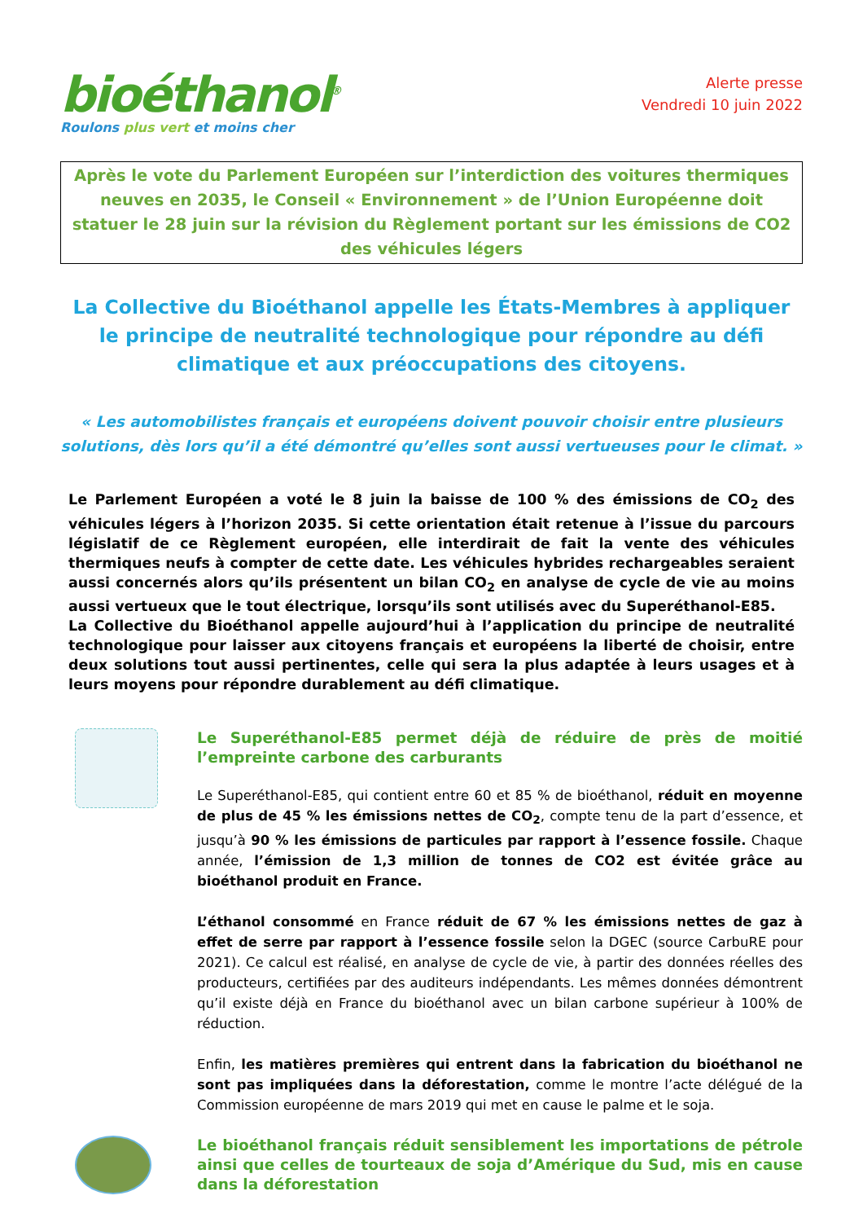bioéthanol<sup>®</sup>
Roulons plus vert et moins cher
Alerte presse
Vendredi 10 juin 2022
Après le vote du Parlement Européen sur l’interdiction des voitures thermiques neuves en 2035, le Conseil « Environnement » de l’Union Européenne doit statuer le 28 juin sur la révision du Règlement portant sur les émissions de CO2 des véhicules légers
La Collective du Bioéthanol appelle les États-Membres à appliquer le principe de neutralité technologique pour répondre au défi climatique et aux préoccupations des citoyens.
« Les automobilistes français et européens doivent pouvoir choisir entre plusieurs solutions, dès lors qu’il a été démontré qu’elles sont aussi vertueuses pour le climat. »
Le Parlement Européen a voté le 8 juin la baisse de 100 % des émissions de CO<sub>2</sub> des véhicules légers à l’horizon 2035. Si cette orientation était retenue à l’issue du parcours législatif de ce Règlement européen, elle interdirait de fait la vente des véhicules thermiques neufs à compter de cette date. Les véhicules hybrides rechargeables seraient aussi concernés alors qu’ils présentent un bilan CO<sub>2</sub> en analyse de cycle de vie au moins aussi vertueux que le tout électrique, lorsqu’ils sont utilisés avec du Superéthanol-E85.
La Collective du Bioéthanol appelle aujourd’hui à l’application du principe de neutralité technologique pour laisser aux citoyens français et européens la liberté de choisir, entre deux solutions tout aussi pertinentes, celle qui sera la plus adaptée à leurs usages et à leurs moyens pour répondre durablement au défi climatique.
Le Superéthanol-E85 permet déjà de réduire de près de moitié l’empreinte carbone des carburants
Le Superéthanol-E85, qui contient entre 60 et 85 % de bioéthanol, réduit en moyenne de plus de 45 % les émissions nettes de CO<sub>2</sub>, compte tenu de la part d’essence, et jusqu’à 90 % les émissions de particules par rapport à l’essence fossile. Chaque année, l’émission de 1,3 million de tonnes de CO2 est évitée grâce au bioéthanol produit en France.
L’éthanol consommé en France réduit de 67 % les émissions nettes de gaz à effet de serre par rapport à l’essence fossile selon la DGEC (source CarbuRE pour 2021). Ce calcul est réalisé, en analyse de cycle de vie, à partir des données réelles des producteurs, certifiées par des auditeurs indépendants. Les mêmes données démontrent qu’il existe déjà en France du bioéthanol avec un bilan carbone supérieur à 100% de réduction.
Enfin, les matières premières qui entrent dans la fabrication du bioéthanol ne sont pas impliquées dans la déforestation, comme le montre l’acte délégué de la Commission européenne de mars 2019 qui met en cause le palme et le soja.
Le bioéthanol français réduit sensiblement les importations de pétrole ainsi que celles de tourteaux de soja d’Amérique du Sud, mis en cause dans la déforestation